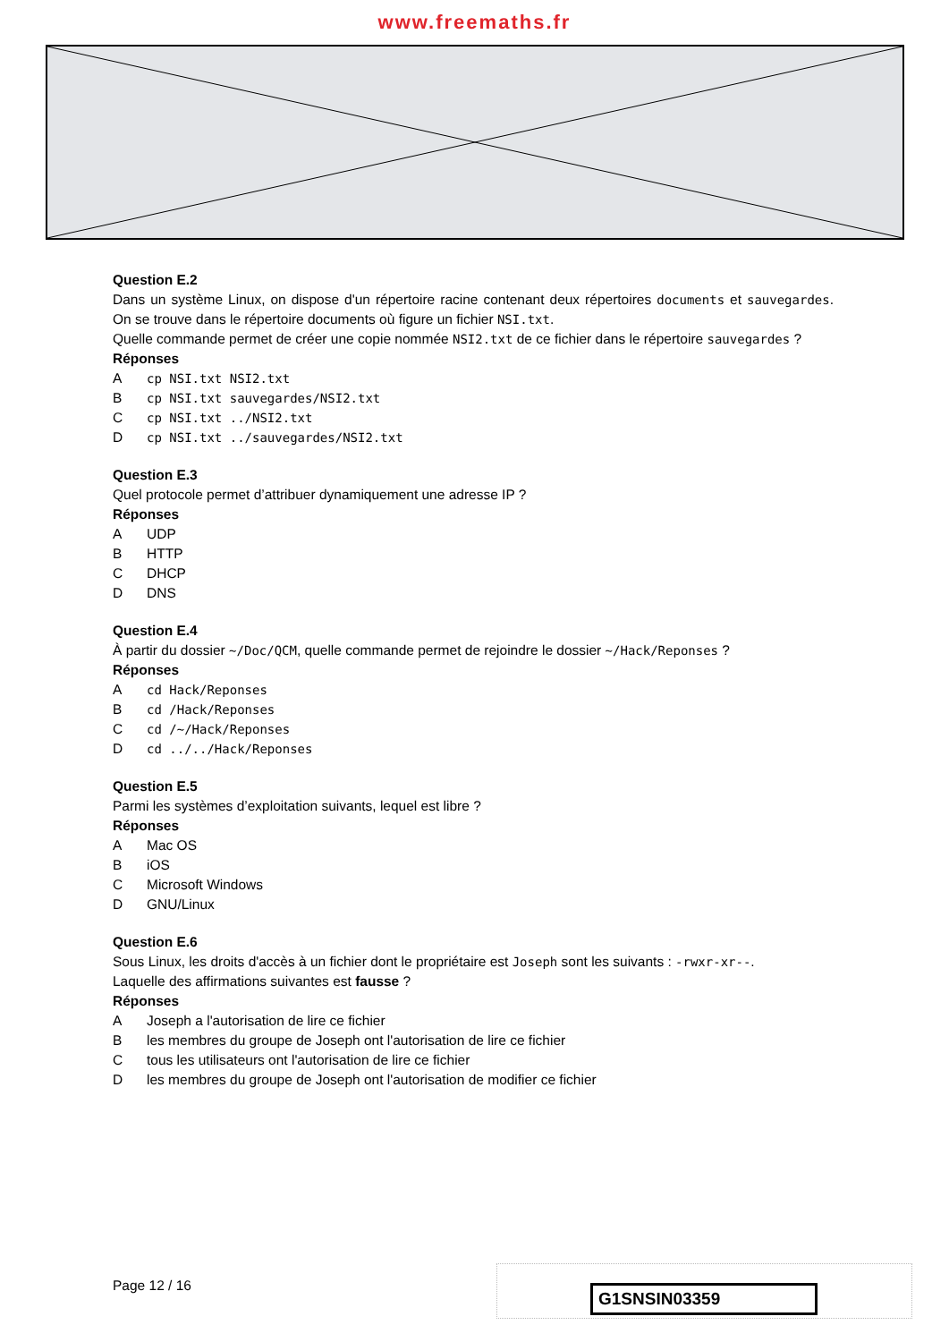www.freemaths.fr
Question E.2
Dans un système Linux, on dispose d'un répertoire racine contenant deux répertoires documents et sauvegardes. On se trouve dans le répertoire documents où figure un fichier NSI.txt.
Quelle commande permet de créer une copie nommée NSI2.txt de ce fichier dans le répertoire sauvegardes ?
Réponses
Acp NSI.txt NSI2.txt
Bcp NSI.txt sauvegardes/NSI2.txt
Ccp NSI.txt ../NSI2.txt
Dcp NSI.txt ../sauvegardes/NSI2.txt
Question E.3
Quel protocole permet d’attribuer dynamiquement une adresse IP ?
Réponses
A UDP
B HTTP
C DHCP
D DNS
Question E.4
À partir du dossier ~/Doc/QCM, quelle commande permet de rejoindre le dossier ~/Hack/Reponses ?
Réponses
Acd Hack/Reponses
Bcd /Hack/Reponses
Ccd /~/Hack/Reponses
Dcd ../../Hack/Reponses
Question E.5
Parmi les systèmes d’exploitation suivants, lequel est libre ?
Réponses
A Mac OS
BiOS
C Microsoft Windows
D GNU/Linux
Question E.6
Sous Linux, les droits d'accès à un fichier dont le propriétaire est Joseph sont les suivants : -rwxr-xr--.
Laquelle des affirmations suivantes est fausse ?
Réponses
A Joseph a l'autorisation de lire ce fichier
Bles membres du groupe de Joseph ont l'autorisation de lire ce fichier
Ctous les utilisateurs ont l'autorisation de lire ce fichier
Dles membres du groupe de Joseph ont l'autorisation de modifier ce fichier
Page 12 / 16 G1SNSIN03359